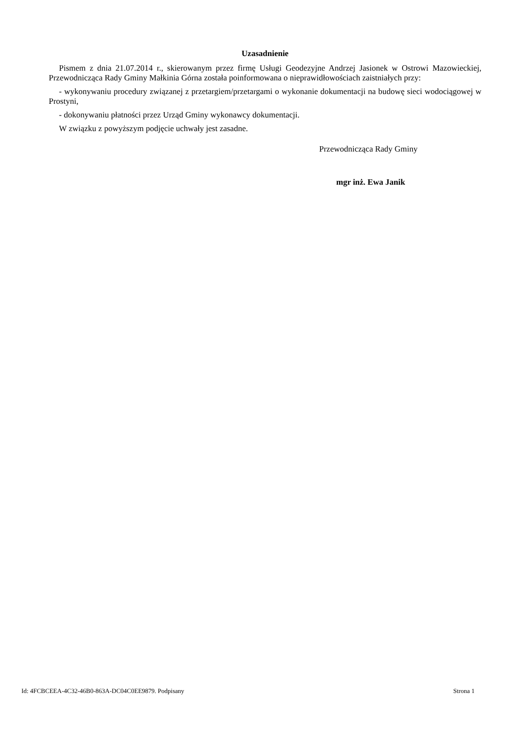Uzasadnienie
Pismem z dnia 21.07.2014 r., skierowanym przez firmę Usługi Geodezyjne Andrzej Jasionek w Ostrowi Mazowieckiej, Przewodnicząca Rady Gminy Małkinia Górna została poinformowana o nieprawidłowościach zaistniałych przy:
- wykonywaniu procedury związanej z przetargiem/przetargami o wykonanie dokumentacji na budowę sieci wodociągowej w Prostyni,
- dokonywaniu płatności przez Urząd Gminy wykonawcy dokumentacji.
W związku z powyższym podjęcie uchwały jest zasadne.
Przewodnicząca Rady Gminy
mgr inż. Ewa Janik
Id: 4FCBCEEA-4C32-46B0-863A-DC04C0EE9879. Podpisany Strona 1